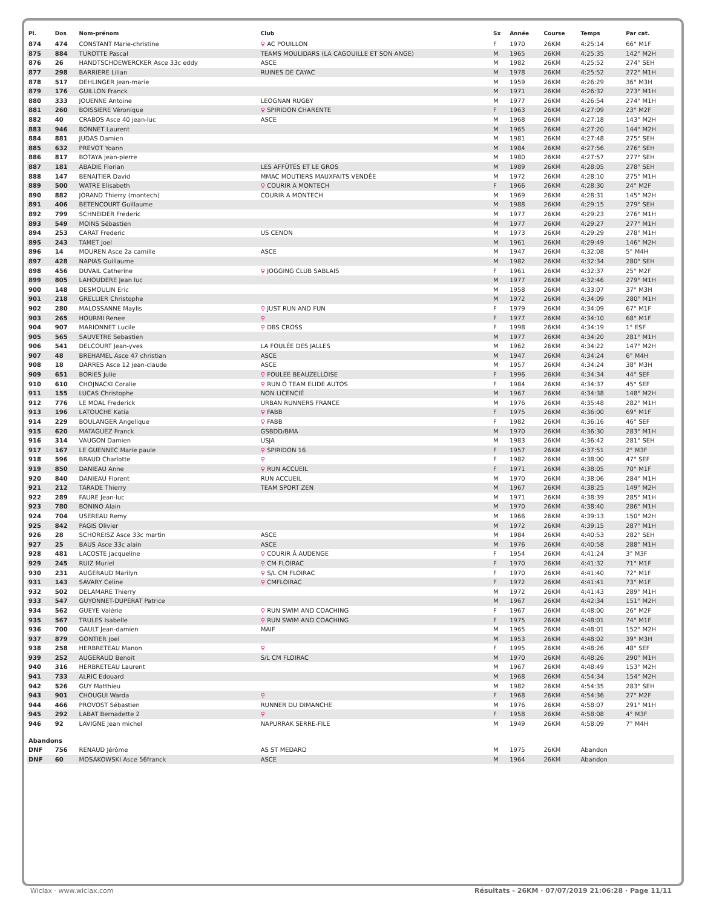| Pl. | Dos | Nom-prénom | Club | Sx | Année | Course | Temps | Par cat. |
| --- | --- | --- | --- | --- | --- | --- | --- | --- |
| 874 | 474 | CONSTANT Marie-christine | ♀ AC POUILLON | F | 1970 | 26KM | 4:25:14 | 66° M1F |
| 875 | 884 | TUROTTE Pascal | TEAMS MOULIDARS (LA CAGOUILLE ET SON ANGE) | M | 1965 | 26KM | 4:25:35 | 142° M2H |
| 876 | 26 | HANDTSCHOEWERCKER Asce 33c eddy | ASCE | M | 1982 | 26KM | 4:25:52 | 274° SEH |
| 877 | 298 | BARRIERE Lilian | RUINES DE CAYAC | M | 1978 | 26KM | 4:25:52 | 272° M1H |
| 878 | 517 | DEHLINGER Jean-marie | | M | 1959 | 26KM | 4:26:29 | 36° M3H |
| 879 | 176 | GUILLON Franck | | M | 1971 | 26KM | 4:26:32 | 273° M1H |
| 880 | 333 | JOUENNE Antoine | LEOGNAN RUGBY | M | 1977 | 26KM | 4:26:54 | 274° M1H |
| 881 | 260 | BOISSIERE Véronique | ♀ SPIRIDON CHARENTE | F | 1963 | 26KM | 4:27:09 | 23° M2F |
| 882 | 40 | CRABOS Asce 40 jean-luc | ASCE | M | 1968 | 26KM | 4:27:18 | 143° M2H |
| 883 | 946 | BONNET Laurent | | M | 1965 | 26KM | 4:27:20 | 144° M2H |
| 884 | 881 | JUDAS Damien | | M | 1981 | 26KM | 4:27:48 | 275° SEH |
| 885 | 632 | PREVOT Yoann | | M | 1984 | 26KM | 4:27:56 | 276° SEH |
| 886 | 817 | BOTAYA Jean-pierre | | M | 1980 | 26KM | 4:27:57 | 277° SEH |
| 887 | 181 | ABADIE Florian | LES AFFÛTÉS ET LE GROS | M | 1989 | 26KM | 4:28:05 | 278° SEH |
| 888 | 147 | BENAITIER David | MMAC MOUTIERS MAUXFAITS VENDÉE | M | 1972 | 26KM | 4:28:10 | 275° M1H |
| 889 | 500 | WATRE Elisabeth | ♀ COURIR A MONTECH | F | 1966 | 26KM | 4:28:30 | 24° M2F |
| 890 | 882 | JORAND Thierry (montech) | COURIR A MONTECH | M | 1969 | 26KM | 4:28:31 | 145° M2H |
| 891 | 406 | BETENCOURT Guillaume | | M | 1988 | 26KM | 4:29:15 | 279° SEH |
| 892 | 799 | SCHNEIDER Frederic | | M | 1977 | 26KM | 4:29:23 | 276° M1H |
| 893 | 549 | MOINS Sébastien | | M | 1977 | 26KM | 4:29:27 | 277° M1H |
| 894 | 253 | CARAT Frederic | US CENON | M | 1973 | 26KM | 4:29:29 | 278° M1H |
| 895 | 243 | TAMET Joel | | M | 1961 | 26KM | 4:29:49 | 146° M2H |
| 896 | 14 | MOUREN Asce 2a camille | ASCE | M | 1947 | 26KM | 4:32:08 | 5° M4H |
| 897 | 428 | NAPIAS Guillaume | | M | 1982 | 26KM | 4:32:34 | 280° SEH |
| 898 | 456 | DUVAIL Catherine | ♀ JOGGING CLUB SABLAIS | F | 1961 | 26KM | 4:32:37 | 25° M2F |
| 899 | 805 | LAHOUDERE Jean luc | | M | 1977 | 26KM | 4:32:46 | 279° M1H |
| 900 | 148 | DESMOULIN Eric | | M | 1958 | 26KM | 4:33:07 | 37° M3H |
| 901 | 218 | GRELLIER Christophe | | M | 1972 | 26KM | 4:34:09 | 280° M1H |
| 902 | 280 | MALOSSANNE Maylis | ♀ JUST RUN AND FUN | F | 1979 | 26KM | 4:34:09 | 67° M1F |
| 903 | 265 | HOURMI Renee | ♀ | F | 1977 | 26KM | 4:34:10 | 68° M1F |
| 904 | 907 | MARIONNET Lucile | ♀ DBS CROSS | F | 1998 | 26KM | 4:34:19 | 1° ESF |
| 905 | 565 | SAUVETRE Sebastien | | M | 1977 | 26KM | 4:34:20 | 281° M1H |
| 906 | 541 | DELCOURT Jean-yves | LA FOULÉE DES JALLES | M | 1962 | 26KM | 4:34:22 | 147° M2H |
| 907 | 48 | BREHAMEL Asce 47 christian | ASCE | M | 1947 | 26KM | 4:34:24 | 6° M4H |
| 908 | 18 | DARRES Asce 12 jean-claude | ASCE | M | 1957 | 26KM | 4:34:24 | 38° M3H |
| 909 | 651 | BORIES Julie | ♀ FOULEE BEAUZELLOISE | F | 1996 | 26KM | 4:34:34 | 44° SEF |
| 910 | 610 | CHOJNACKI Coralie | ♀ RUN Ô TEAM ELIDE AUTOS | F | 1984 | 26KM | 4:34:37 | 45° SEF |
| 911 | 155 | LUCAS Christophe | NON LICENCIÉ | M | 1967 | 26KM | 4:34:38 | 148° M2H |
| 912 | 776 | LE MOAL Frederick | URBAN RUNNERS FRANCE | M | 1976 | 26KM | 4:35:48 | 282° M1H |
| 913 | 196 | LATOUCHE Katia | ♀ FABB | F | 1975 | 26KM | 4:36:00 | 69° M1F |
| 914 | 229 | BOULANGER Angelique | ♀ FABB | F | 1982 | 26KM | 4:36:16 | 46° SEF |
| 915 | 620 | MATAGUEZ Franck | GSBDD/BMA | M | 1970 | 26KM | 4:36:30 | 283° M1H |
| 916 | 314 | VAUGON Damien | USJA | M | 1983 | 26KM | 4:36:42 | 281° SEH |
| 917 | 167 | LE GUENNEC Marie paule | ♀ SPIRIDON 16 | F | 1957 | 26KM | 4:37:51 | 2° M3F |
| 918 | 596 | BRAUD Charlotte | ♀ | F | 1982 | 26KM | 4:38:00 | 47° SEF |
| 919 | 850 | DANIEAU Anne | ♀ RUN ACCUEIL | F | 1971 | 26KM | 4:38:05 | 70° M1F |
| 920 | 840 | DANIEAU Florent | RUN ACCUEIL | M | 1970 | 26KM | 4:38:06 | 284° M1H |
| 921 | 212 | TARADE Thierry | TEAM SPORT ZEN | M | 1967 | 26KM | 4:38:25 | 149° M2H |
| 922 | 289 | FAURE Jean-luc | | M | 1971 | 26KM | 4:38:39 | 285° M1H |
| 923 | 780 | BONINO Alain | | M | 1970 | 26KM | 4:38:40 | 286° M1H |
| 924 | 704 | USEREAU Remy | | M | 1966 | 26KM | 4:39:13 | 150° M2H |
| 925 | 842 | PAGIS Olivier | | M | 1972 | 26KM | 4:39:15 | 287° M1H |
| 926 | 28 | SCHOREISZ Asce 33c martin | ASCE | M | 1984 | 26KM | 4:40:53 | 282° SEH |
| 927 | 25 | BAUS Asce 33c alain | ASCE | M | 1976 | 26KM | 4:40:58 | 288° M1H |
| 928 | 481 | LACOSTE Jacqueline | ♀ COURIR À AUDENGE | F | 1954 | 26KM | 4:41:24 | 3° M3F |
| 929 | 245 | RUIZ Muriel | ♀ CM FLOIRAC | F | 1970 | 26KM | 4:41:32 | 71° M1F |
| 930 | 231 | AUGERAUD Marilyn | ♀ S/L CM FLOIRAC | F | 1970 | 26KM | 4:41:40 | 72° M1F |
| 931 | 143 | SAVARY Celine | ♀ CMFLOIRAC | F | 1972 | 26KM | 4:41:41 | 73° M1F |
| 932 | 502 | DELAMARE Thierry | | M | 1972 | 26KM | 4:41:43 | 289° M1H |
| 933 | 547 | GUYONNET-DUPERAT Patrice | | M | 1967 | 26KM | 4:42:34 | 151° M2H |
| 934 | 562 | GUEYE Valérie | ♀ RUN SWIM AND COACHING | F | 1967 | 26KM | 4:48:00 | 26° M2F |
| 935 | 567 | TRULES Isabelle | ♀ RUN SWIM AND COACHING | F | 1975 | 26KM | 4:48:01 | 74° M1F |
| 936 | 700 | GAULT Jean-damien | MAIF | M | 1965 | 26KM | 4:48:01 | 152° M2H |
| 937 | 879 | GONTIER Joel | | M | 1953 | 26KM | 4:48:02 | 39° M3H |
| 938 | 258 | HERBRETEAU Manon | ♀ | F | 1995 | 26KM | 4:48:26 | 48° SEF |
| 939 | 252 | AUGERAUD Benoit | S/L CM FLOIRAC | M | 1970 | 26KM | 4:48:26 | 290° M1H |
| 940 | 316 | HERBRETEAU Laurent | | M | 1967 | 26KM | 4:48:49 | 153° M2H |
| 941 | 733 | ALRIC Edouard | | M | 1968 | 26KM | 4:54:34 | 154° M2H |
| 942 | 526 | GUY Matthieu | | M | 1982 | 26KM | 4:54:35 | 283° SEH |
| 943 | 901 | CHOUGUI Warda | ♀ | F | 1968 | 26KM | 4:54:36 | 27° M2F |
| 944 | 466 | PROVOST Sébastien | RUNNER DU DIMANCHE | M | 1976 | 26KM | 4:58:07 | 291° M1H |
| 945 | 292 | LABAT Bernadette 2 | ♀ | F | 1958 | 26KM | 4:58:08 | 4° M3F |
| 946 | 92 | LAVIGNE Jean michel | NAPURRAK SERRE-FILE | M | 1949 | 26KM | 4:58:09 | 7° M4H |
| Abandons | | | | | | | | |
| DNF | 756 | RENAUD Jérôme | AS ST MEDARD | M | 1975 | 26KM | Abandon | |
| DNF | 60 | MOSAKOWSKI Asce 56franck | ASCE | M | 1964 | 26KM | Abandon | |
Wiclax · www.wiclax.com Résultats - 26KM · 07/07/2019 21:06:28 · Page 11/11